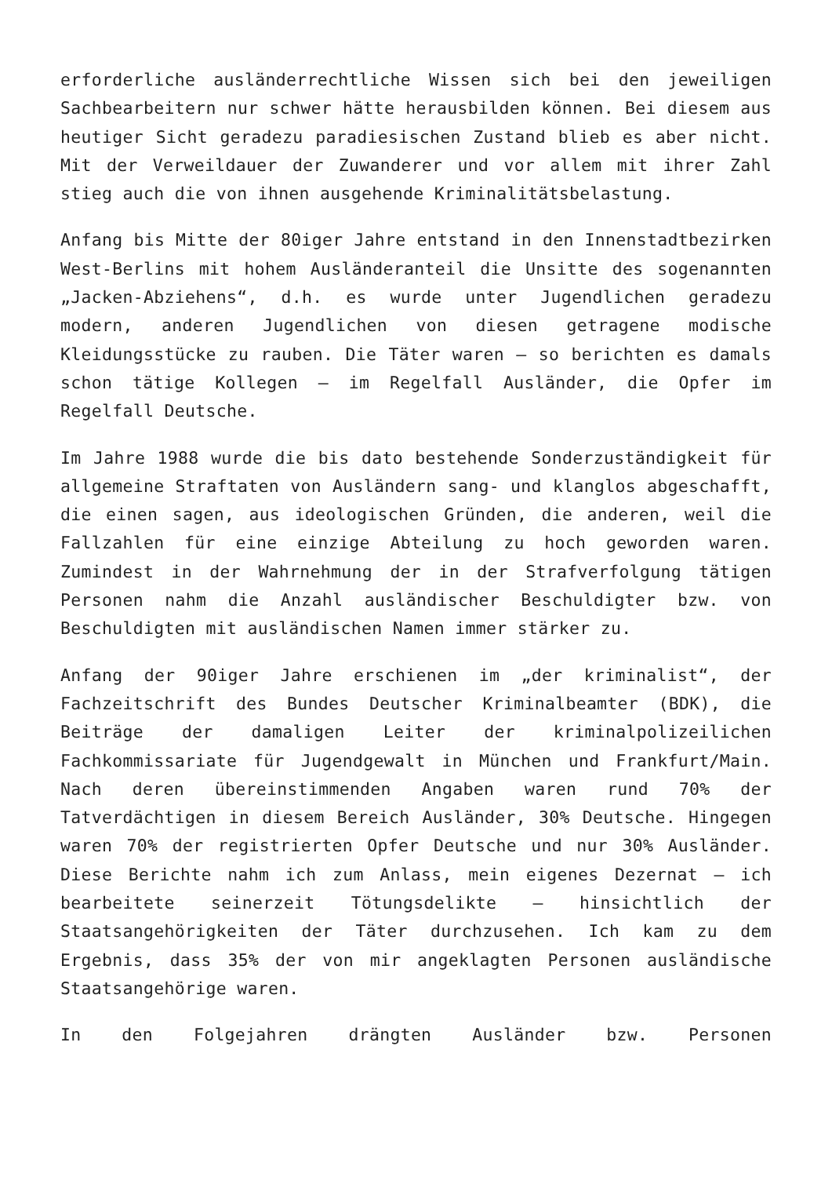erforderliche ausländerrechtliche Wissen sich bei den jeweiligen Sachbearbeitern nur schwer hätte herausbilden können. Bei diesem aus heutiger Sicht geradezu paradiesischen Zustand blieb es aber nicht. Mit der Verweildauer der Zuwanderer und vor allem mit ihrer Zahl stieg auch die von ihnen ausgehende Kriminalitätsbelastung.
Anfang bis Mitte der 80iger Jahre entstand in den Innenstadtbezirken West-Berlins mit hohem Ausländeranteil die Unsitte des sogenannten „Jacken-Abziehens“, d.h. es wurde unter Jugendlichen geradezu modern, anderen Jugendlichen von diesen getragene modische Kleidungsstücke zu rauben. Die Täter waren – so berichten es damals schon tätige Kollegen – im Regelfall Ausländer, die Opfer im Regelfall Deutsche.
Im Jahre 1988 wurde die bis dato bestehende Sonderzuständigkeit für allgemeine Straftaten von Ausländern sang- und klanglos abgeschafft, die einen sagen, aus ideologischen Gründen, die anderen, weil die Fallzahlen für eine einzige Abteilung zu hoch geworden waren. Zumindest in der Wahrnehmung der in der Strafverfolgung tätigen Personen nahm die Anzahl ausländischer Beschuldigter bzw. von Beschuldigten mit ausländischen Namen immer stärker zu.
Anfang der 90iger Jahre erschienen im „der kriminalist“, der Fachzeitschrift des Bundes Deutscher Kriminalbeamter (BDK), die Beiträge der damaligen Leiter der kriminalpolizeilichen Fachkommissariate für Jugendgewalt in München und Frankfurt/Main. Nach deren übereinstimmenden Angaben waren rund 70% der Tatverdächtigen in diesem Bereich Ausländer, 30% Deutsche. Hingegen waren 70% der registrierten Opfer Deutsche und nur 30% Ausländer. Diese Berichte nahm ich zum Anlass, mein eigenes Dezernat – ich bearbeitete seinerzeit Tötungsdelikte – hinsichtlich der Staatsangehörigkeiten der Täter durchzusehen. Ich kam zu dem Ergebnis, dass 35% der von mir angeklagten Personen ausländische Staatsangehörige waren.
In den Folgejahren drängten Ausländer bzw. Personen